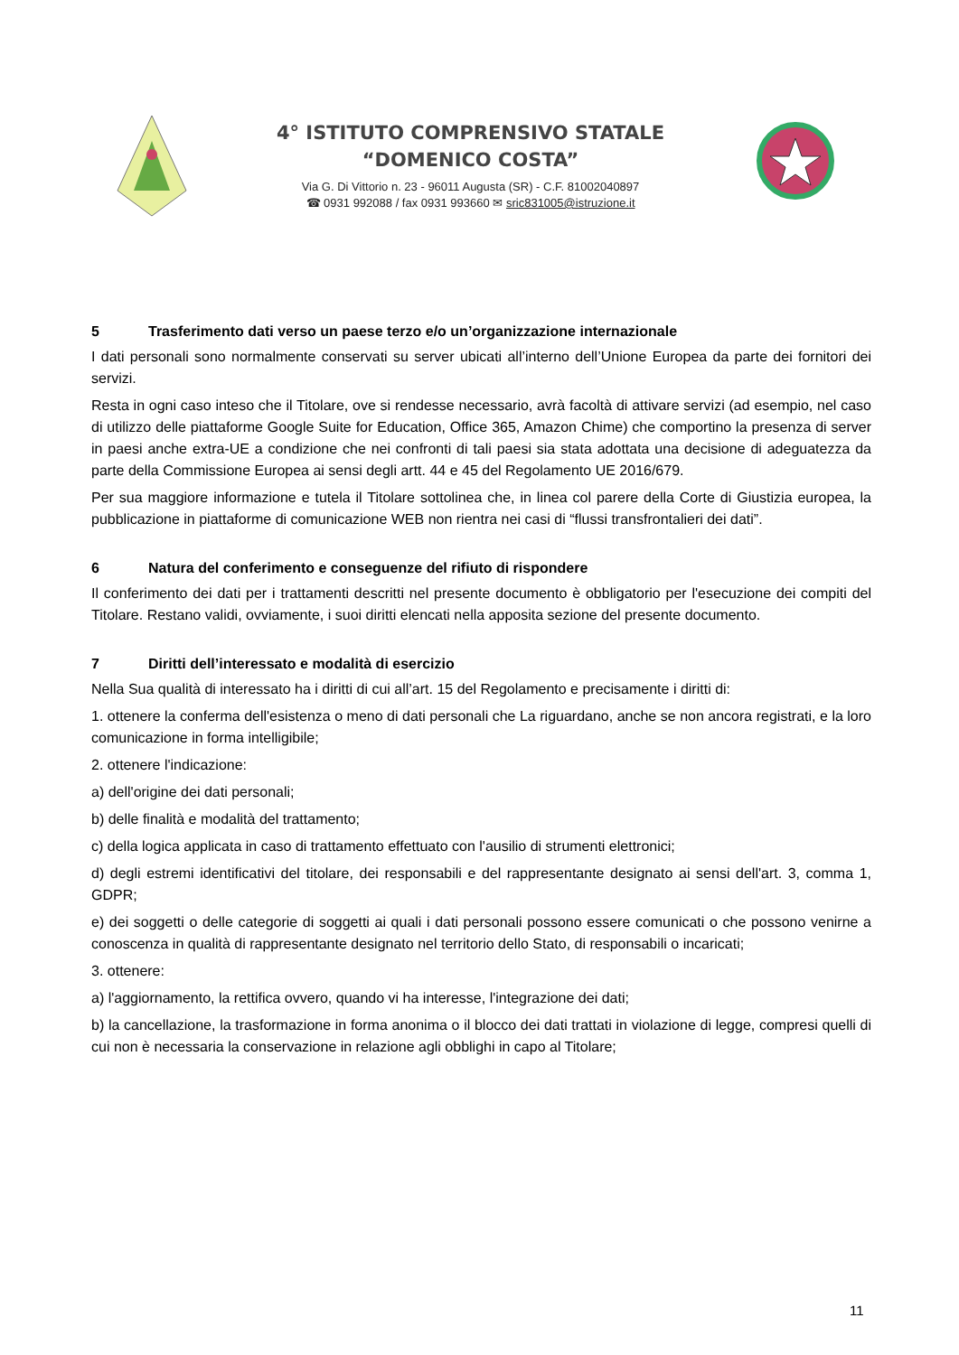4° ISTITUTO COMPRENSIVO STATALE
“DOMENICO COSTA”
Via G. Di Vittorio n. 23 - 96011 Augusta (SR) - C.F. 81002040897
☎ 0931 992088 / fax 0931 993660 ✉ sric831005@istruzione.it
5 Trasferimento dati verso un paese terzo e/o un’organizzazione internazionale
I dati personali sono normalmente conservati su server ubicati all’interno dell’Unione Europea da parte dei fornitori dei servizi.
Resta in ogni caso inteso che il Titolare, ove si rendesse necessario, avrà facoltà di attivare servizi (ad esempio, nel caso di utilizzo delle piattaforme Google Suite for Education, Office 365, Amazon Chime) che comportino la presenza di server in paesi anche extra-UE a condizione che nei confronti di tali paesi sia stata adottata una decisione di adeguatezza da parte della Commissione Europea ai sensi degli artt. 44 e 45 del Regolamento UE 2016/679.
Per sua maggiore informazione e tutela il Titolare sottolinea che, in linea col parere della Corte di Giustizia europea, la pubblicazione in piattaforme di comunicazione WEB non rientra nei casi di “flussi transfrontalieri dei dati”.
6 Natura del conferimento e conseguenze del rifiuto di rispondere
Il conferimento dei dati per i trattamenti descritti nel presente documento è obbligatorio per l'esecuzione dei compiti del Titolare. Restano validi, ovviamente, i suoi diritti elencati nella apposita sezione del presente documento.
7 Diritti dell’interessato e modalità di esercizio
Nella Sua qualità di interessato ha i diritti di cui all’art. 15 del Regolamento e precisamente i diritti di:
1. ottenere la conferma dell'esistenza o meno di dati personali che La riguardano, anche se non ancora registrati, e la loro comunicazione in forma intelligibile;
2. ottenere l'indicazione:
a) dell'origine dei dati personali;
b) delle finalità e modalità del trattamento;
c) della logica applicata in caso di trattamento effettuato con l'ausilio di strumenti elettronici;
d) degli estremi identificativi del titolare, dei responsabili e del rappresentante designato ai sensi dell'art. 3, comma 1, GDPR;
e) dei soggetti o delle categorie di soggetti ai quali i dati personali possono essere comunicati o che possono venirne a conoscenza in qualità di rappresentante designato nel territorio dello Stato, di responsabili o incaricati;
3. ottenere:
a) l'aggiornamento, la rettifica ovvero, quando vi ha interesse, l'integrazione dei dati;
b) la cancellazione, la trasformazione in forma anonima o il blocco dei dati trattati in violazione di legge, compresi quelli di cui non è necessaria la conservazione in relazione agli obblighi in capo al Titolare;
11